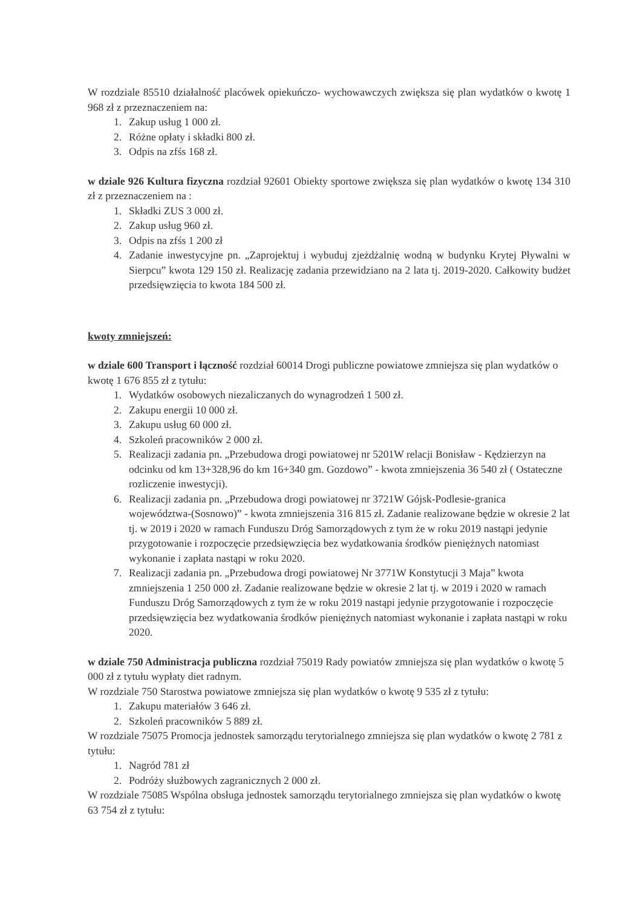W rozdziale 85510 działalność placówek opiekuńczo- wychowawczych zwiększa się plan wydatków o kwotę 1 968 zł z przeznaczeniem na:
1. Zakup usług 1 000 zł.
2. Różne opłaty i składki 800 zł.
3. Odpis na zfśs 168 zł.
w dziale 926 Kultura fizyczna rozdział 92601 Obiekty sportowe zwiększa się plan wydatków o kwotę 134 310 zł z przeznaczeniem na :
1. Składki ZUS 3 000 zł.
2. Zakup usług 960 zł.
3. Odpis na zfśs 1 200 zł
4. Zadanie inwestycyjne pn. „Zaprojektuj i wybuduj zjeżdżalnię wodną w budynku Krytej Pływalni w Sierpcu” kwota 129 150 zł. Realizację zadania przewidziano na 2 lata tj. 2019-2020. Całkowity budżet przedsięwzięcia to kwota 184 500 zł.
kwoty zmniejszeń:
w dziale 600 Transport i łączność rozdział 60014 Drogi publiczne powiatowe zmniejsza się plan wydatków o kwotę 1 676 855 zł z tytułu:
1. Wydatków osobowych niezaliczanych do wynagrodzeń 1 500 zł.
2. Zakupu energii 10 000 zł.
3. Zakupu usług 60 000 zł.
4. Szkoleń pracowników 2 000 zł.
5. Realizacji zadania pn. „Przebudowa drogi powiatowej nr 5201W relacji Bonisław - Kędzierzyn na odcinku od km 13+328,96 do km 16+340 gm. Gozdowo” - kwota zmniejszenia 36 540 zł ( Ostateczne rozliczenie inwestycji).
6. Realizacji zadania pn. „Przebudowa drogi powiatowej nr 3721W Gójsk-Podlesie-granica województwa-(Sosnowo)” - kwota zmniejszenia 316 815 zł. Zadanie realizowane będzie w okresie 2 lat tj. w 2019 i 2020 w ramach Funduszu Dróg Samorządowych z tym że w roku 2019 nastąpi jedynie przygotowanie i rozpoczęcie przedsięwzięcia bez wydatkowania środków pieniężnych natomiast wykonanie i zapłata nastąpi w roku 2020.
7. Realizacji zadania pn. „Przebudowa drogi powiatowej Nr 3771W Konstytucji 3 Maja” kwota zmniejszenia 1 250 000 zł. Zadanie realizowane będzie w okresie 2 lat tj. w 2019 i 2020 w ramach Funduszu Dróg Samorządowych z tym że w roku 2019 nastąpi jedynie przygotowanie i rozpoczęcie przedsięwzięcia bez wydatkowania środków pieniężnych natomiast wykonanie i zapłata nastąpi w roku 2020.
w dziale 750 Administracja publiczna rozdział 75019 Rady powiatów zmniejsza się plan wydatków o kwotę 5 000 zł z tytułu wypłaty diet radnym.
W rozdziale 750 Starostwa powiatowe zmniejsza się plan wydatków o kwotę 9 535 zł z tytułu:
1. Zakupu materiałów 3 646 zł.
2. Szkoleń pracowników 5 889 zł.
W rozdziale 75075 Promocja jednostek samorządu terytorialnego zmniejsza się plan wydatków o kwotę 2 781 z tytułu:
1. Nagród 781 zł
2. Podróży służbowych zagranicznych 2 000 zł.
W rozdziale 75085 Wspólna obsługa jednostek samorządu terytorialnego zmniejsza się plan wydatków o kwotę 63 754 zł z tytułu: